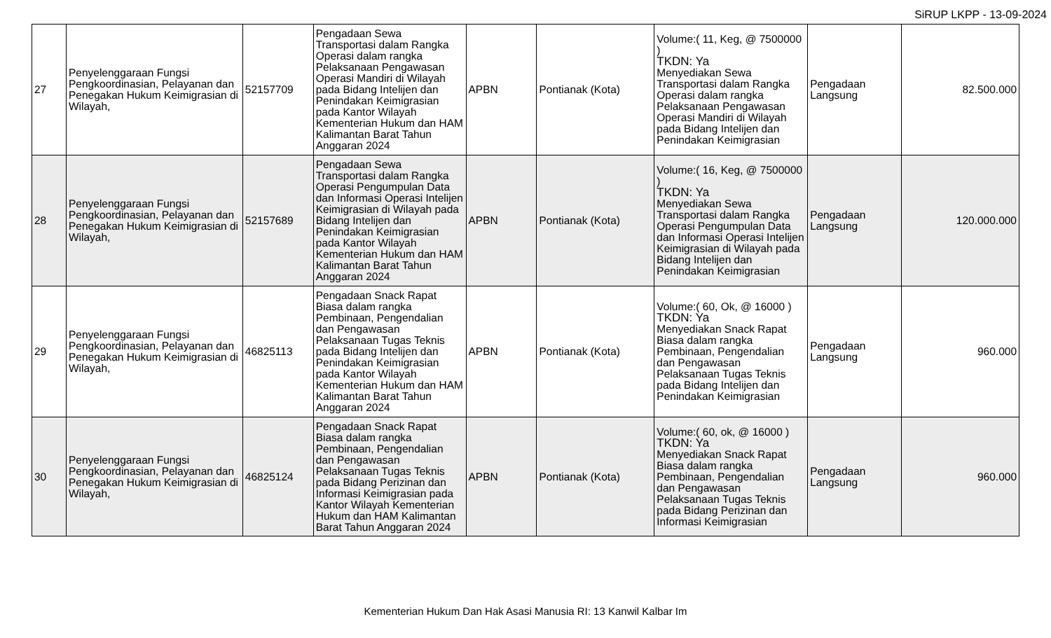SiRUP LKPP - 13-09-2024
| 27 | Penyelenggaraan Fungsi Pengkoordinasian, Pelayanan dan Penegakan Hukum Keimigrasian di Wilayah, | 52157709 | Pengadaan Sewa Transportasi dalam Rangka Operasi dalam rangka Pelaksanaan Pengawasan Operasi Mandiri di Wilayah pada Bidang Intelijen dan Penindakan Keimigrasian pada Kantor Wilayah Kementerian Hukum dan HAM Kalimantan Barat Tahun Anggaran 2024 | APBN | Pontianak (Kota) | Volume:( 11, Keg, @ 7500000 ) TKDN: Ya Menyediakan Sewa Transportasi dalam Rangka Operasi dalam rangka Pelaksanaan Pengawasan Operasi Mandiri di Wilayah pada Bidang Intelijen dan Penindakan Keimigrasian | Pengadaan Langsung | 82.500.000 |
| 28 | Penyelenggaraan Fungsi Pengkoordinasian, Pelayanan dan Penegakan Hukum Keimigrasian di Wilayah, | 52157689 | Pengadaan Sewa Transportasi dalam Rangka Operasi Pengumpulan Data dan Informasi Operasi Intelijen Keimigrasian di Wilayah pada Bidang Intelijen dan Penindakan Keimigrasian pada Kantor Wilayah Kementerian Hukum dan HAM Kalimantan Barat Tahun Anggaran 2024 | APBN | Pontianak (Kota) | Volume:( 16, Keg, @ 7500000 ) TKDN: Ya Menyediakan Sewa Transportasi dalam Rangka Operasi Pengumpulan Data dan Informasi Operasi Intelijen Keimigrasian di Wilayah pada Bidang Intelijen dan Penindakan Keimigrasian | Pengadaan Langsung | 120.000.000 |
| 29 | Penyelenggaraan Fungsi Pengkoordinasian, Pelayanan dan Penegakan Hukum Keimigrasian di Wilayah, | 46825113 | Pengadaan Snack Rapat Biasa dalam rangka Pembinaan, Pengendalian dan Pengawasan Pelaksanaan Tugas Teknis pada Bidang Intelijen dan Penindakan Keimigrasian pada Kantor Wilayah Kementerian Hukum dan HAM Kalimantan Barat Tahun Anggaran 2024 | APBN | Pontianak (Kota) | Volume:( 60, Ok, @ 16000 ) TKDN: Ya Menyediakan Snack Rapat Biasa dalam rangka Pembinaan, Pengendalian dan Pengawasan Pelaksanaan Tugas Teknis pada Bidang Intelijen dan Penindakan Keimigrasian | Pengadaan Langsung | 960.000 |
| 30 | Penyelenggaraan Fungsi Pengkoordinasian, Pelayanan dan Penegakan Hukum Keimigrasian di Wilayah, | 46825124 | Pengadaan Snack Rapat Biasa dalam rangka Pembinaan, Pengendalian dan Pengawasan Pelaksanaan Tugas Teknis pada Bidang Perizinan dan Informasi Keimigrasian pada Kantor Wilayah Kementerian Hukum dan HAM Kalimantan Barat Tahun Anggaran 2024 | APBN | Pontianak (Kota) | Volume:( 60, ok, @ 16000 ) TKDN: Ya Menyediakan Snack Rapat Biasa dalam rangka Pembinaan, Pengendalian dan Pengawasan Pelaksanaan Tugas Teknis pada Bidang Perizinan dan Informasi Keimigrasian | Pengadaan Langsung | 960.000 |
Kementerian Hukum Dan Hak Asasi Manusia RI: 13 Kanwil Kalbar Im